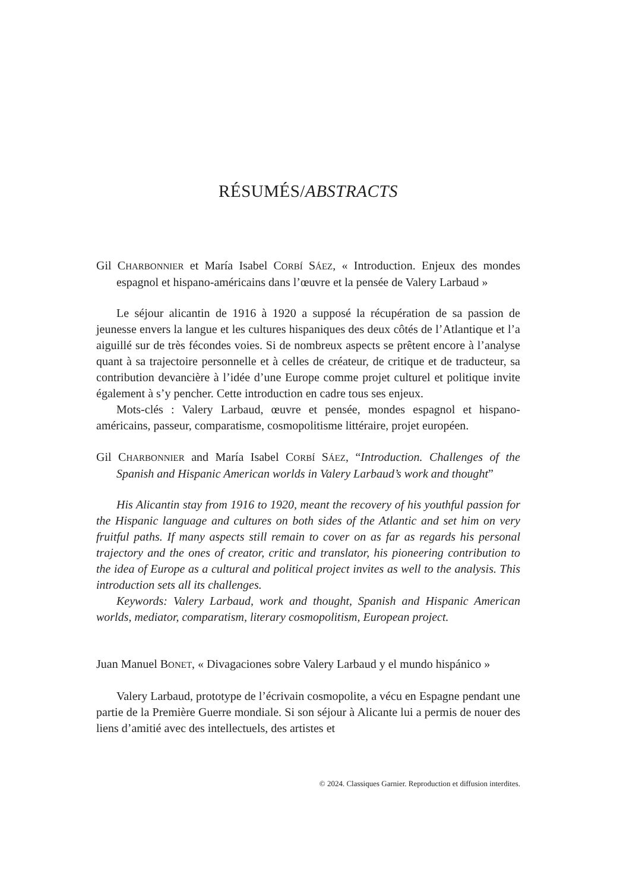RÉSUMÉS/ABSTRACTS
Gil CHARBONNIER et María Isabel CORBÍ SÁEZ, « Introduction. Enjeux des mondes espagnol et hispano-américains dans l’œuvre et la pensée de Valery Larbaud »
Le séjour alicantin de 1916 à 1920 a supposé la récupération de sa passion de jeunesse envers la langue et les cultures hispaniques des deux côtés de l’Atlantique et l’a aiguillé sur de très fécondes voies. Si de nombreux aspects se prêtent encore à l’analyse quant à sa trajectoire personnelle et à celles de créateur, de critique et de traducteur, sa contribution devancière à l’idée d’une Europe comme projet culturel et politique invite également à s’y pencher. Cette introduction en cadre tous ses enjeux.
Mots-clés : Valery Larbaud, œuvre et pensée, mondes espagnol et hispano-américains, passeur, comparatisme, cosmopolitisme littéraire, projet européen.
Gil CHARBONNIER and María Isabel CORBÍ SÁEZ, “Introduction. Challenges of the Spanish and Hispanic American worlds in Valery Larbaud’s work and thought”
His Alicantin stay from 1916 to 1920, meant the recovery of his youthful passion for the Hispanic language and cultures on both sides of the Atlantic and set him on very fruitful paths. If many aspects still remain to cover on as far as regards his personal trajectory and the ones of creator, critic and translator, his pioneering contribution to the idea of Europe as a cultural and political project invites as well to the analysis. This introduction sets all its challenges.
Keywords: Valery Larbaud, work and thought, Spanish and Hispanic American worlds, mediator, comparatism, literary cosmopolitism, European project.
Juan Manuel BONET, « Divagaciones sobre Valery Larbaud y el mundo hispánico »
Valery Larbaud, prototype de l’écrivain cosmopolite, a vécu en Espagne pendant une partie de la Première Guerre mondiale. Si son séjour à Alicante lui a permis de nouer des liens d’amitié avec des intellectuels, des artistes et
© 2024. Classiques Garnier. Reproduction et diffusion interdites.